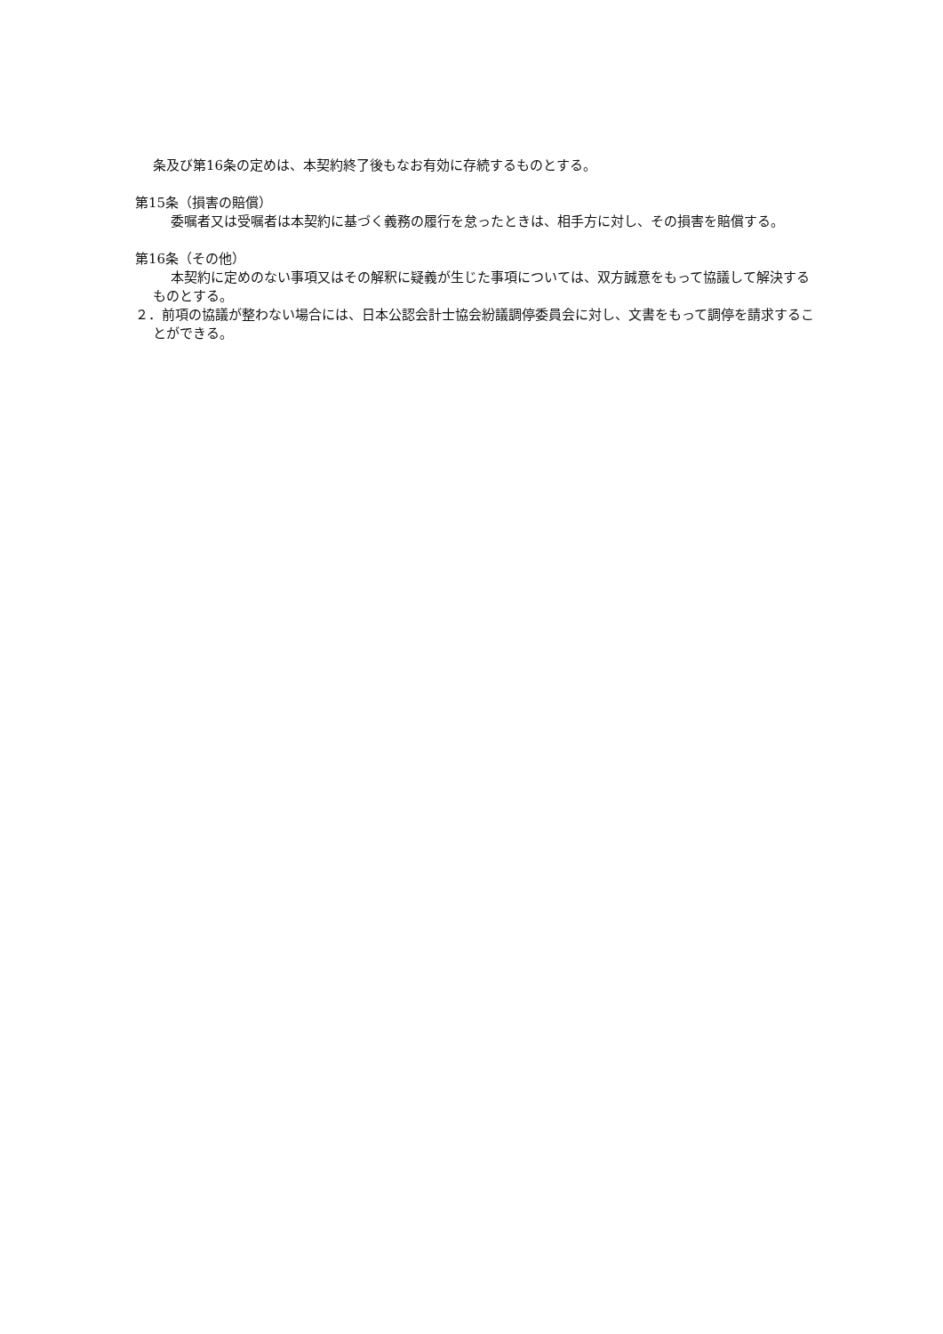条及び第16条の定めは、本契約終了後もなお有効に存続するものとする。
第15条（損害の賠償）
委嘱者又は受嘱者は本契約に基づく義務の履行を怠ったときは、相手方に対し、その損害を賠償する。
第16条（その他）
本契約に定めのない事項又はその解釈に疑義が生じた事項については、双方誠意をもって協議して解決するものとする。
２．前項の協議が整わない場合には、日本公認会計士協会紛議調停委員会に対し、文書をもって調停を請求することができる。